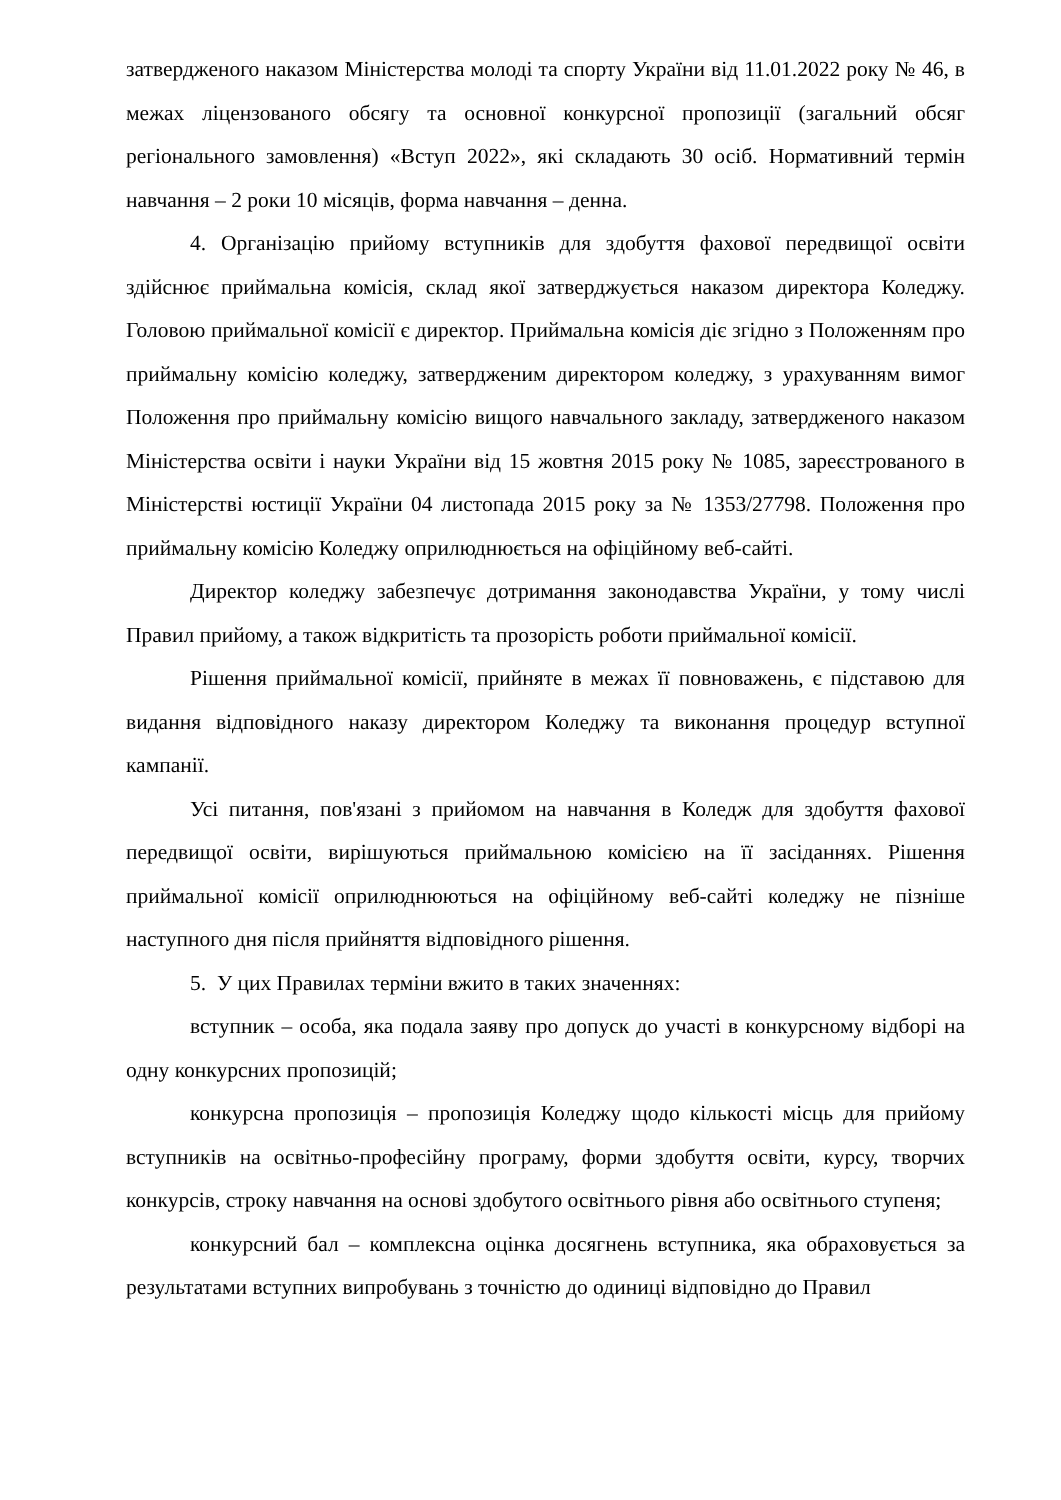затвердженого наказом Міністерства молоді та спорту України від 11.01.2022 року № 46, в межах ліцензованого обсягу та основної конкурсної пропозиції (загальний обсяг регіонального замовлення) «Вступ 2022», які складають 30 осіб. Нормативний термін навчання – 2 роки 10 місяців, форма навчання – денна.
4. Організацію прийому вступників для здобуття фахової передвищої освіти здійснює приймальна комісія, склад якої затверджується наказом директора Коледжу. Головою приймальної комісії є директор. Приймальна комісія діє згідно з Положенням про приймальну комісію коледжу, затвердженим директором коледжу, з урахуванням вимог Положення про приймальну комісію вищого навчального закладу, затвердженого наказом Міністерства освіти і науки України від 15 жовтня 2015 року № 1085, зареєстрованого в Міністерстві юстиції України 04 листопада 2015 року за № 1353/27798. Положення про приймальну комісію Коледжу оприлюднюється на офіційному веб-сайті.
Директор коледжу забезпечує дотримання законодавства України, у тому числі Правил прийому, а також відкритість та прозорість роботи приймальної комісії.
Рішення приймальної комісії, прийняте в межах її повноважень, є підставою для видання відповідного наказу директором Коледжу та виконання процедур вступної кампанії.
Усі питання, пов'язані з прийомом на навчання в Коледж для здобуття фахової передвищої освіти, вирішуються приймальною комісією на її засіданнях. Рішення приймальної комісії оприлюднюються на офіційному веб-сайті коледжу не пізніше наступного дня після прийняття відповідного рішення.
5. У цих Правилах терміни вжито в таких значеннях:
вступник – особа, яка подала заяву про допуск до участі в конкурсному відборі на одну конкурсних пропозицій;
конкурсна пропозиція – пропозиція Коледжу щодо кількості місць для прийому вступників на освітньо-професійну програму, форми здобуття освіти, курсу, творчих конкурсів, строку навчання на основі здобутого освітнього рівня або освітнього ступеня;
конкурсний бал – комплексна оцінка досягнень вступника, яка обраховується за результатами вступних випробувань з точністю до одиниці відповідно до Правил